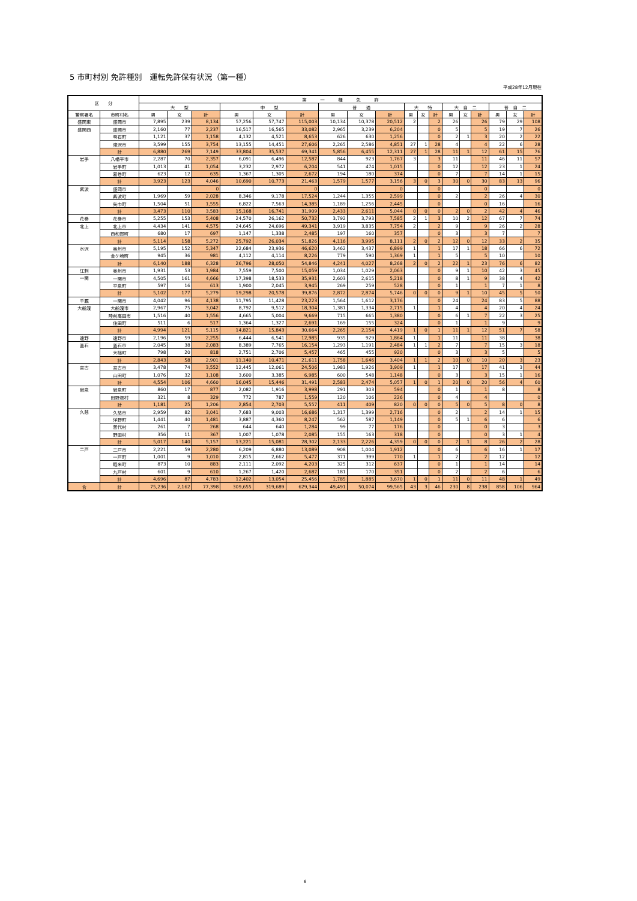5 市町村別 免許種別　運転免許保有状況（第一種）
平成28年12月現在
| 区 分 | | 第 一 種 免 許 | | | | | | | | | | | | | | | | | |
| --- | --- | --- | --- | --- | --- | --- | --- | --- | --- | --- | --- | --- | --- | --- | --- | --- | --- | --- | --- |
| | | 大 型 | | | 中 型 | | | 普 通 | | | 大 特 | | | 大 自 二 | | | 普 自 二 | | |
| 警察署名 | 市町村名 | 男 | 女 | 計 | 男 | 女 | 計 | 男 | 女 | 計 | 男 | 女 | 計 | 男 | 女 | 計 | 男 | 女 | 計 |
| 盛岡東 | 盛岡市 | 7,895 | 239 | 8,134 | 57,256 | 57,747 | 115,003 | 10,134 | 10,378 | 20,512 | 2 | | 2 | 26 | | 26 | 79 | 29 | 108 |
| 盛岡西 | 盛岡市 | 2,160 | 77 | 2,237 | 16,517 | 16,565 | 33,082 | 2,965 | 3,239 | 6,204 | | | 0 | 5 | | 5 | 19 | 7 | 26 |
| | 雫石町 | 1,121 | 37 | 1,158 | 4,132 | 4,521 | 8,653 | 626 | 630 | 1,256 | | | 0 | 2 | 1 | 3 | 20 | 2 | 22 |
| | 滝沢市 | 3,599 | 155 | 3,754 | 13,155 | 14,451 | 27,606 | 2,265 | 2,586 | 4,851 | 27 | 1 | 28 | 4 | | 4 | 22 | 6 | 28 |
| | 計 | 6,880 | 269 | 7,149 | 33,804 | 35,537 | 69,341 | 5,856 | 6,455 | 12,311 | 27 | 1 | 28 | 11 | 1 | 12 | 61 | 15 | 76 |
| 岩手 | 八幡平市 | 2,287 | 70 | 2,357 | 6,091 | 6,496 | 12,587 | 844 | 923 | 1,767 | 3 | | 3 | 11 | | 11 | 46 | 11 | 57 |
| | 岩手町 | 1,013 | 41 | 1,054 | 3,232 | 2,972 | 6,204 | 541 | 474 | 1,015 | | | 0 | 12 | | 12 | 23 | 1 | 24 |
| | 葛巻町 | 623 | 12 | 635 | 1,367 | 1,305 | 2,672 | 194 | 180 | 374 | | | 0 | 7 | | 7 | 14 | 1 | 15 |
| | 計 | 3,923 | 123 | 4,046 | 10,690 | 10,773 | 21,463 | 1,579 | 1,577 | 3,156 | 3 | 0 | 3 | 30 | 0 | 30 | 83 | 13 | 96 |
| 紫波 | 盛岡市 | | | 0 | | | 0 | | | 0 | | | 0 | | | 0 | | | 0 |
| | 紫波町 | 1,969 | 59 | 2,028 | 8,346 | 9,178 | 17,524 | 1,244 | 1,355 | 2,599 | | | 0 | 2 | | 2 | 26 | 4 | 30 |
| | 矢巾町 | 1,504 | 51 | 1,555 | 6,822 | 7,563 | 14,385 | 1,189 | 1,256 | 2,445 | | | 0 | | | 0 | 16 | | 16 |
| | 計 | 3,473 | 110 | 3,583 | 15,168 | 16,741 | 31,909 | 2,433 | 2,611 | 5,044 | 0 | 0 | 0 | 2 | 0 | 2 | 42 | 4 | 46 |
| 花巻 | 花巻市 | 5,255 | 153 | 5,408 | 24,570 | 26,162 | 50,732 | 3,792 | 3,793 | 7,585 | 2 | 1 | 3 | 10 | 2 | 12 | 67 | 7 | 74 |
| 北上 | 北上市 | 4,434 | 141 | 4,575 | 24,645 | 24,696 | 49,341 | 3,919 | 3,835 | 7,754 | 2 | | 2 | 9 | | 9 | 26 | 2 | 28 |
| | 西和賀町 | 680 | 17 | 697 | 1,147 | 1,338 | 2,485 | 197 | 160 | 357 | | | 0 | 3 | | 3 | 7 | | 7 |
| | 計 | 5,114 | 158 | 5,272 | 25,792 | 26,034 | 51,826 | 4,116 | 3,995 | 8,111 | 2 | 0 | 2 | 12 | 0 | 12 | 33 | 2 | 35 |
| 水沢 | 奥州市 | 5,195 | 152 | 5,347 | 22,684 | 23,936 | 46,620 | 3,462 | 3,437 | 6,899 | 1 | | 1 | 17 | 1 | 18 | 66 | 6 | 72 |
| | 金ケ崎町 | 945 | 36 | 981 | 4,112 | 4,114 | 8,226 | 779 | 590 | 1,369 | 1 | | 1 | 5 | | 5 | 10 | | 10 |
| | 計 | 6,140 | 188 | 6,328 | 26,796 | 28,050 | 54,846 | 4,241 | 4,027 | 8,268 | 2 | 0 | 2 | 22 | 1 | 23 | 76 | 6 | 82 |
| 江刺 | 奥州市 | 1,931 | 53 | 1,984 | 7,559 | 7,500 | 15,059 | 1,034 | 1,029 | 2,063 | | | 0 | 9 | 1 | 10 | 42 | 3 | 45 |
| 一関 | 一関市 | 4,505 | 161 | 4,666 | 17,398 | 18,533 | 35,931 | 2,603 | 2,615 | 5,218 | | | 0 | 8 | 1 | 9 | 38 | 4 | 42 |
| | 平泉町 | 597 | 16 | 613 | 1,900 | 2,045 | 3,945 | 269 | 259 | 528 | | | 0 | 1 | | 1 | 7 | 1 | 8 |
| | 計 | 5,102 | 177 | 5,279 | 19,298 | 20,578 | 39,876 | 2,872 | 2,874 | 5,746 | 0 | 0 | 0 | 9 | 1 | 10 | 45 | 5 | 50 |
| 千厩 | 一関市 | 4,042 | 96 | 4,138 | 11,795 | 11,428 | 23,223 | 1,564 | 1,612 | 3,176 | | | 0 | 24 | | 24 | 83 | 5 | 88 |
| 大船渡 | 大船渡市 | 2,967 | 75 | 3,042 | 8,792 | 9,512 | 18,304 | 1,381 | 1,334 | 2,715 | 1 | | 1 | 4 | | 4 | 20 | 4 | 24 |
| | 陸前高田市 | 1,516 | 40 | 1,556 | 4,665 | 5,004 | 9,669 | 715 | 665 | 1,380 | | | 0 | 6 | 1 | 7 | 22 | 3 | 25 |
| | 住田町 | 511 | 6 | 517 | 1,364 | 1,327 | 2,691 | 169 | 155 | 324 | | | 0 | 1 | | 1 | 9 | | 9 |
| | 計 | 4,994 | 121 | 5,115 | 14,821 | 15,843 | 30,664 | 2,265 | 2,154 | 4,419 | 1 | 0 | 1 | 11 | 1 | 12 | 51 | 7 | 58 |
| 遠野 | 遠野市 | 2,196 | 59 | 2,255 | 6,444 | 6,541 | 12,985 | 935 | 929 | 1,864 | 1 | | 1 | 11 | | 11 | 38 | | 38 |
| 釜石 | 釜石市 | 2,045 | 38 | 2,083 | 8,389 | 7,765 | 16,154 | 1,293 | 1,191 | 2,484 | 1 | 1 | 2 | 7 | | 7 | 15 | 3 | 18 |
| | 大槌町 | 798 | 20 | 818 | 2,751 | 2,706 | 5,457 | 465 | 455 | 920 | | | 0 | 3 | | 3 | 5 | | 5 |
| | 計 | 2,843 | 58 | 2,901 | 11,140 | 10,471 | 21,611 | 1,758 | 1,646 | 3,404 | 1 | 1 | 2 | 10 | 0 | 10 | 20 | 3 | 23 |
| 宮古 | 宮古市 | 3,478 | 74 | 3,552 | 12,445 | 12,061 | 24,506 | 1,983 | 1,926 | 3,909 | 1 | | 1 | 17 | | 17 | 41 | 3 | 44 |
| | 山田町 | 1,076 | 32 | 1,108 | 3,600 | 3,385 | 6,985 | 600 | 548 | 1,148 | | | 0 | 3 | | 3 | 15 | 1 | 16 |
| | 計 | 4,554 | 106 | 4,660 | 16,045 | 15,446 | 31,491 | 2,583 | 2,474 | 5,057 | 1 | 0 | 1 | 20 | 0 | 20 | 56 | 4 | 60 |
| 岩泉 | 岩泉町 | 860 | 17 | 877 | 2,082 | 1,916 | 3,998 | 291 | 303 | 594 | | | 0 | 1 | | 1 | 8 | | 8 |
| | 田野畑村 | 321 | 8 | 329 | 772 | 787 | 1,559 | 120 | 106 | 226 | | | 0 | 4 | | 4 | | | 0 |
| | 計 | 1,181 | 25 | 1,206 | 2,854 | 2,703 | 5,557 | 411 | 409 | 820 | 0 | 0 | 0 | 5 | 0 | 5 | 8 | 0 | 8 |
| 久慈 | 久慈市 | 2,959 | 82 | 3,041 | 7,683 | 9,003 | 16,686 | 1,317 | 1,399 | 2,716 | | | 0 | 2 | | 2 | 14 | 1 | 15 |
| | 洋野町 | 1,441 | 40 | 1,481 | 3,887 | 4,360 | 8,247 | 562 | 587 | 1,149 | | | 0 | 5 | 1 | 6 | 6 | | 6 |
| | 普代村 | 261 | 7 | 268 | 644 | 640 | 1,284 | 99 | 77 | 176 | | | 0 | | | 0 | 3 | | 3 |
| | 野田村 | 356 | 11 | 367 | 1,007 | 1,078 | 2,085 | 155 | 163 | 318 | | | 0 | | | 0 | 3 | 1 | 4 |
| | 計 | 5,017 | 140 | 5,157 | 13,221 | 15,081 | 28,302 | 2,133 | 2,226 | 4,359 | 0 | 0 | 0 | 7 | 1 | 8 | 26 | 2 | 28 |
| 二戸 | 二戸市 | 2,221 | 59 | 2,280 | 6,209 | 6,880 | 13,089 | 908 | 1,004 | 1,912 | | | 0 | 6 | | 6 | 16 | 1 | 17 |
| | 一戸町 | 1,001 | 9 | 1,010 | 2,815 | 2,662 | 5,477 | 371 | 399 | 770 | 1 | | 1 | 2 | | 2 | 12 | | 12 |
| | 軽米町 | 873 | 10 | 883 | 2,111 | 2,092 | 4,203 | 325 | 312 | 637 | | | 0 | 1 | | 1 | 14 | | 14 |
| | 九戸村 | 601 | 9 | 610 | 1,267 | 1,420 | 2,687 | 181 | 170 | 351 | | | 0 | 2 | | 2 | 6 | | 6 |
| | 計 | 4,696 | 87 | 4,783 | 12,402 | 13,054 | 25,456 | 1,785 | 1,885 | 3,670 | 1 | 0 | 1 | 11 | 0 | 11 | 48 | 1 | 49 |
| 合 | 計 | 75,236 | 2,162 | 77,398 | 309,655 | 319,689 | 629,344 | 49,491 | 50,074 | 99,565 | 43 | 3 | 46 | 230 | 8 | 238 | 858 | 106 | 964 |
6